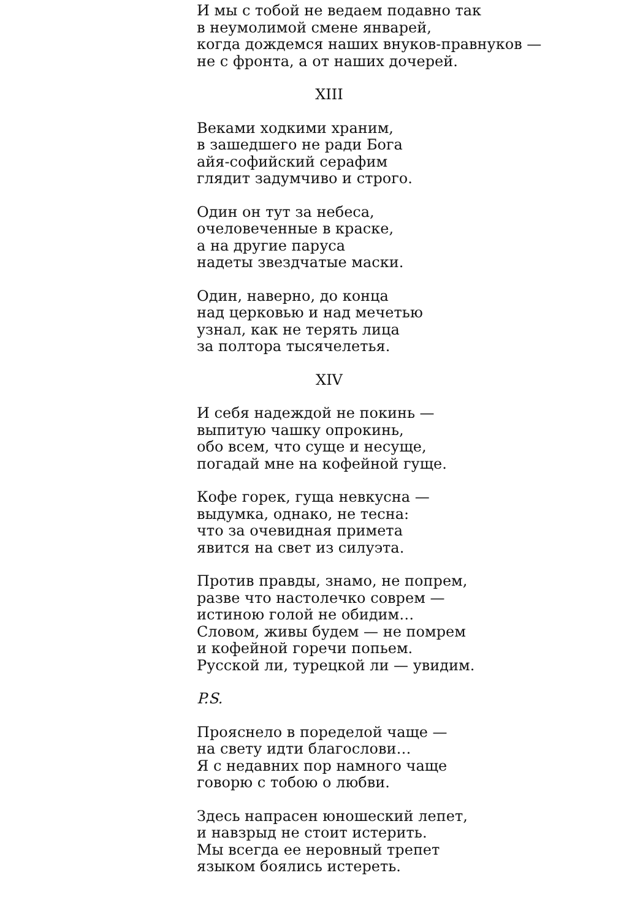И мы с тобой не ведаем подавно так
в неумолимой смене январей,
когда дождемся наших внуков-правнуков —
не с фронта, а от наших дочерей.
XIII
Веками ходкими храним,
в зашедшего не ради Бога
айя-софийский серафим
глядит задумчиво и строго.
Один он тут за небеса,
очеловеченные в краске,
а на другие паруса
надеты звездчатые маски.
Один, наверно, до конца
над церковью и над мечетью
узнал, как не терять лица
за полтора тысячелетья.
XIV
И себя надеждой не покинь —
выпитую чашку опрокинь,
обо всем, что суще и несуще,
погадай мне на кофейной гуще.
Кофе горек, гуща невкусна —
выдумка, однако, не тесна:
что за очевидная примета
явится на свет из силуэта.
Против правды, знамо, не попрем,
разве что настолечко соврем —
истиною голой не обидим…
Словом, живы будем — не помрем
и кофейной горечи попьем.
Русской ли, турецкой ли — увидим.
P.S.
Прояснело в поределой чаще —
на свету идти благослови…
Я с недавних пор намного чаще
говорю с тобою о любви.
Здесь напрасен юношеский лепет,
и навзрыд не стоит истерить.
Мы всегда ее неровный трепет
языком боялись истереть.